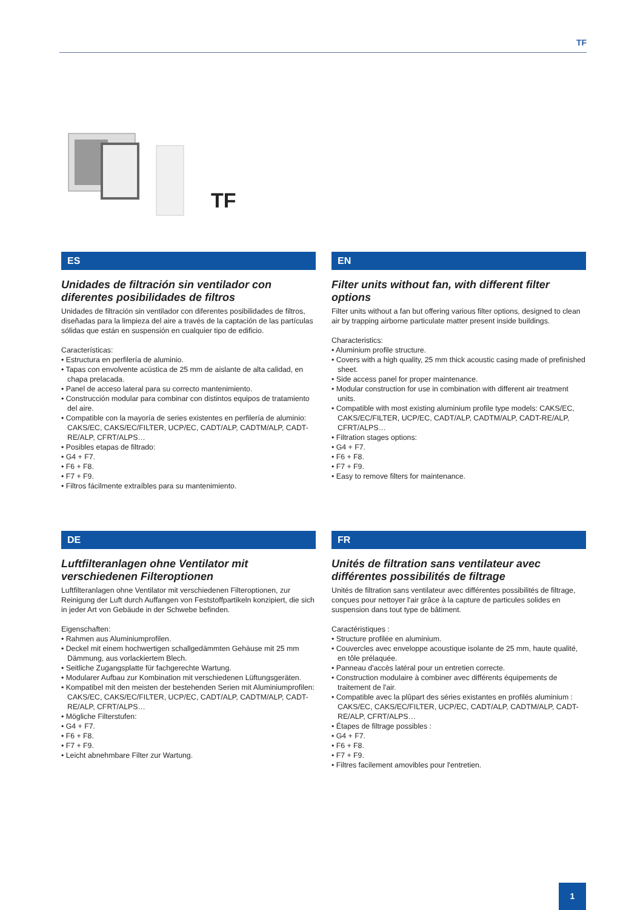TF
TF
ES
Unidades de filtración sin ventilador con diferentes posibilidades de filtros
Unidades de filtración sin ventilador con diferentes posibilidades de filtros, diseñadas para la limpieza del aire a través de la captación de las partículas sólidas que están en suspensión en cualquier tipo de edificio.
Características:
• Estructura en perfilería de aluminio.
• Tapas con envolvente acústica de 25 mm de aislante de alta calidad, en chapa prelacada.
• Panel de acceso lateral para su correcto mantenimiento.
• Construcción modular para combinar con distintos equipos de tratamiento del aire.
• Compatible con la mayoría de series existentes en perfilería de aluminio: CAKS/EC, CAKS/EC/FILTER, UCP/EC, CADT/ALP, CADTM/ALP, CADT-RE/ALP, CFRT/ALPS…
• Posibles etapas de filtrado:
• G4 + F7.
• F6 + F8.
• F7 + F9.
• Filtros fácilmente extraíbles para su mantenimiento.
EN
Filter units without fan, with different filter options
Filter units without a fan but offering various filter options, designed to clean air by trapping airborne particulate matter present inside buildings.
Characteristics:
• Aluminium profile structure.
• Covers with a high quality, 25 mm thick acoustic casing made of prefinished sheet.
• Side access panel for proper maintenance.
• Modular construction for use in combination with different air treatment units.
• Compatible with most existing aluminium profile type models: CAKS/EC, CAKS/EC/FILTER, UCP/EC, CADT/ALP, CADTM/ALP, CADT-RE/ALP, CFRT/ALPS…
• Filtration stages options:
• G4 + F7.
• F6 + F8.
• F7 + F9.
• Easy to remove filters for maintenance.
DE
Luftfilteranlagen ohne Ventilator mit verschiedenen Filteroptionen
Luftfilteranlagen ohne Ventilator mit verschiedenen Filteroptionen, zur Reinigung der Luft durch Auffangen von Feststoffpartikeln konzipiert, die sich in jeder Art von Gebäude in der Schwebe befinden.
Eigenschaften:
• Rahmen aus Aluminiumprofilen.
• Deckel mit einem hochwertigen schallgedämmten Gehäuse mit 25 mm Dämmung, aus vorlackiertem Blech.
• Seitliche Zugangsplatte für fachgerechte Wartung.
• Modularer Aufbau zur Kombination mit verschiedenen Lüftungsgeräten.
• Kompatibel mit den meisten der bestehenden Serien mit Aluminiumprofilen: CAKS/EC, CAKS/EC/FILTER, UCP/EC, CADT/ALP, CADTM/ALP, CADT-RE/ALP, CFRT/ALPS…
• Mögliche Filterstufen:
• G4 + F7.
• F6 + F8.
• F7 + F9.
• Leicht abnehmbare Filter zur Wartung.
FR
Unités de filtration sans ventilateur avec différentes possibilités de filtrage
Unités de filtration sans ventilateur avec différentes possibilités de filtrage, conçues pour nettoyer l'air grâce à la capture de particules solides en suspension dans tout type de bâtiment.
Caractéristiques :
• Structure profilée en aluminium.
• Couvercles avec enveloppe acoustique isolante de 25 mm, haute qualité, en tôle prélaquée.
• Panneau d'accès latéral pour un entretien correcte.
• Construction modulaire à combiner avec différents équipements de traitement de l'air.
• Compatible avec la plûpart des séries existantes en profilés aluminium : CAKS/EC, CAKS/EC/FILTER, UCP/EC, CADT/ALP, CADTM/ALP, CADT-RE/ALP, CFRT/ALPS…
• Étapes de filtrage possibles :
• G4 + F7.
• F6 + F8.
• F7 + F9.
• Filtres facilement amovibles pour l'entretien.
1